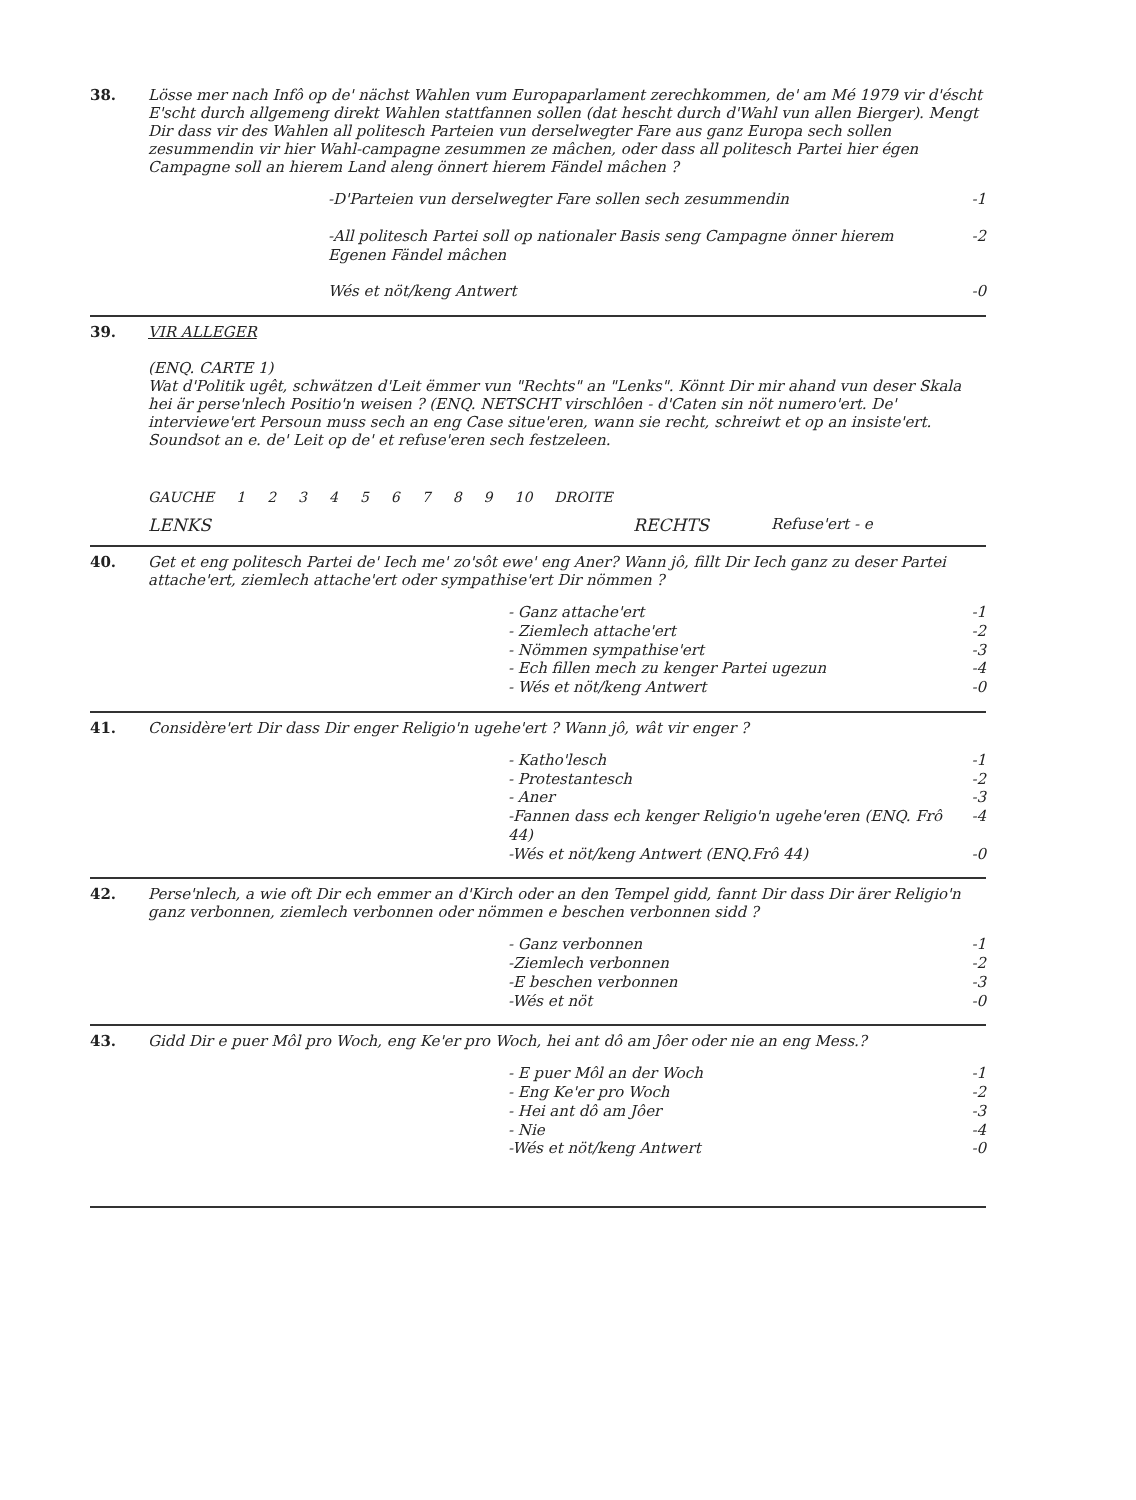38.
Lösse mer nach Infô op de' nächst Wahlen vum Europaparlament zerechkommen, de' am Mé 1979 vir d'éscht E'scht durch allgemeng direkt Wahlen stattfannen sollen (dat hescht durch d'Wahl vun allen Bierger). Mengt Dir dass vir des Wahlen all politesch Parteien vun derselwegter Fare aus ganz Europa sech sollen zesummendin vir hier Wahl-campagne zesummen ze mâchen, oder dass all politesch Partei hier égen Campagne soll an hierem Land aleng önnert hierem Fändel mâchen ?
-D'Parteien vun derselwegter Fare sollen sech zesummendin -1
-All politesch Partei soll op nationaler Basis seng Campagne önner hierem Egenen Fändel mâchen -2
Wés et nöt/keng Antwert -0
39.
VIR ALLEGER
(ENQ. CARTE 1)
Wat d'Politik ugêt, schwätzen d'Leit ëmmer vun "Rechts" an "Lenks". Könnt Dir mir ahand vun deser Skala hei är perse'nlech Positio'n weisen ? (ENQ. NETSCHT virschlôen - d'Caten sin nöt numero'ert. De' interviewe'ert Persoun muss sech an eng Case situe'eren, wann sie recht, schreiwt et op an insiste'ert. Soundsot an e. de' Leit op de' et refuse'eren sech festzeleen.
GAUCHE 123456789 10 DROITE
LENKS RECHTS Refuse'ert - e
40.
Get et eng politesch Partei de' Iech me' zo'sôt ewe' eng Aner? Wann jô, fillt Dir Iech ganz zu deser Partei attache'ert, ziemlech attache'ert oder sympathise'ert Dir nömmen ?
- Ganz attache'ert -1
- Ziemlech attache'ert -2
- Nömmen sympathise'ert -3
- Ech fillen mech zu kenger Partei ugezun -4
- Wés et nöt/keng Antwert -0
41.
Considère'ert Dir dass Dir enger Religio'n ugehe'ert ? Wann jô, wât vir enger ?
- Katho'lesch -1
- Protestantesch -2
- Aner -3
-Fannen dass ech kenger Religio'n ugehe'eren (ENQ. Frô 44) -4
-Wés et nöt/keng Antwert (ENQ.Frô 44) -0
42.
Perse'nlech, a wie oft Dir ech emmer an d'Kirch oder an den Tempel gidd, fannt Dir dass Dir ärer Religio'n ganz verbonnen, ziemlech verbonnen oder nömmen e beschen verbonnen sidd ?
- Ganz verbonnen -1
-Ziemlech verbonnen -2
-E beschen verbonnen -3
-Wés et nöt -0
43.
Gidd Dir e puer Môl pro Woch, eng Ke'er pro Woch, hei ant dô am Jôer oder nie an eng Mess.?
- E puer Môl an der Woch -1
- Eng Ke'er pro Woch -2
- Hei ant dô am Jôer -3
- Nie -4
-Wés et nöt/keng Antwert -0